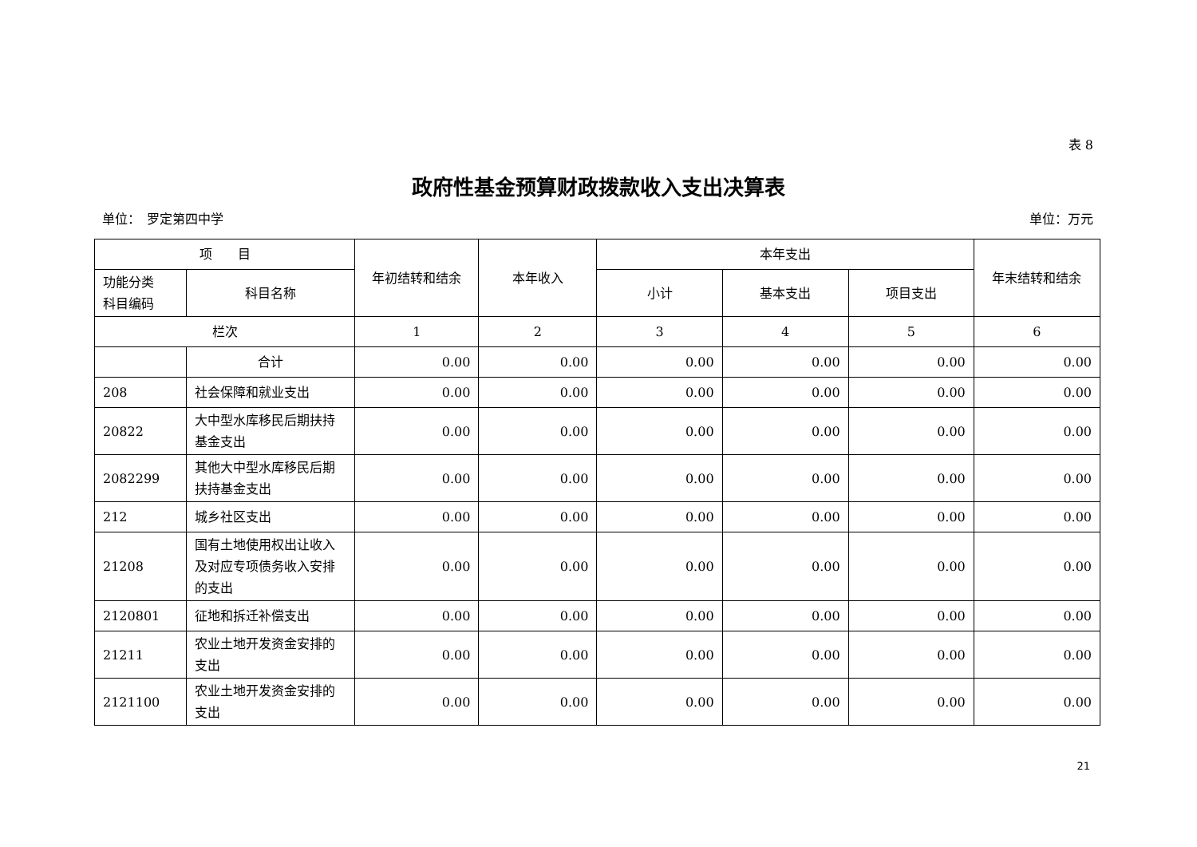表 8
政府性基金预算财政拨款收入支出决算表
单位：　罗定第四中学 单位：万元
| 项 目 | | 年初结转和结余 | 本年收入 | 本年支出 | | | 年末结转和结余 |
| --- | --- | --- | --- | --- | --- | --- | --- |
| 功能分类 科目编码 | 科目名称 | | | 小计 | 基本支出 | 项目支出 | |
| 栏次 | | 1 | 2 | 3 | 4 | 5 | 6 |
| | 合计 | 0.00 | 0.00 | 0.00 | 0.00 | 0.00 | 0.00 |
| 208 | 社会保障和就业支出 | 0.00 | 0.00 | 0.00 | 0.00 | 0.00 | 0.00 |
| 20822 | 大中型水库移民后期扶持基金支出 | 0.00 | 0.00 | 0.00 | 0.00 | 0.00 | 0.00 |
| 2082299 | 其他大中型水库移民后期扶持基金支出 | 0.00 | 0.00 | 0.00 | 0.00 | 0.00 | 0.00 |
| 212 | 城乡社区支出 | 0.00 | 0.00 | 0.00 | 0.00 | 0.00 | 0.00 |
| 21208 | 国有土地使用权出让收入及对应专项债务收入安排的支出 | 0.00 | 0.00 | 0.00 | 0.00 | 0.00 | 0.00 |
| 2120801 | 征地和拆迁补偿支出 | 0.00 | 0.00 | 0.00 | 0.00 | 0.00 | 0.00 |
| 21211 | 农业土地开发资金安排的支出 | 0.00 | 0.00 | 0.00 | 0.00 | 0.00 | 0.00 |
| 2121100 | 农业土地开发资金安排的支出 | 0.00 | 0.00 | 0.00 | 0.00 | 0.00 | 0.00 |
21